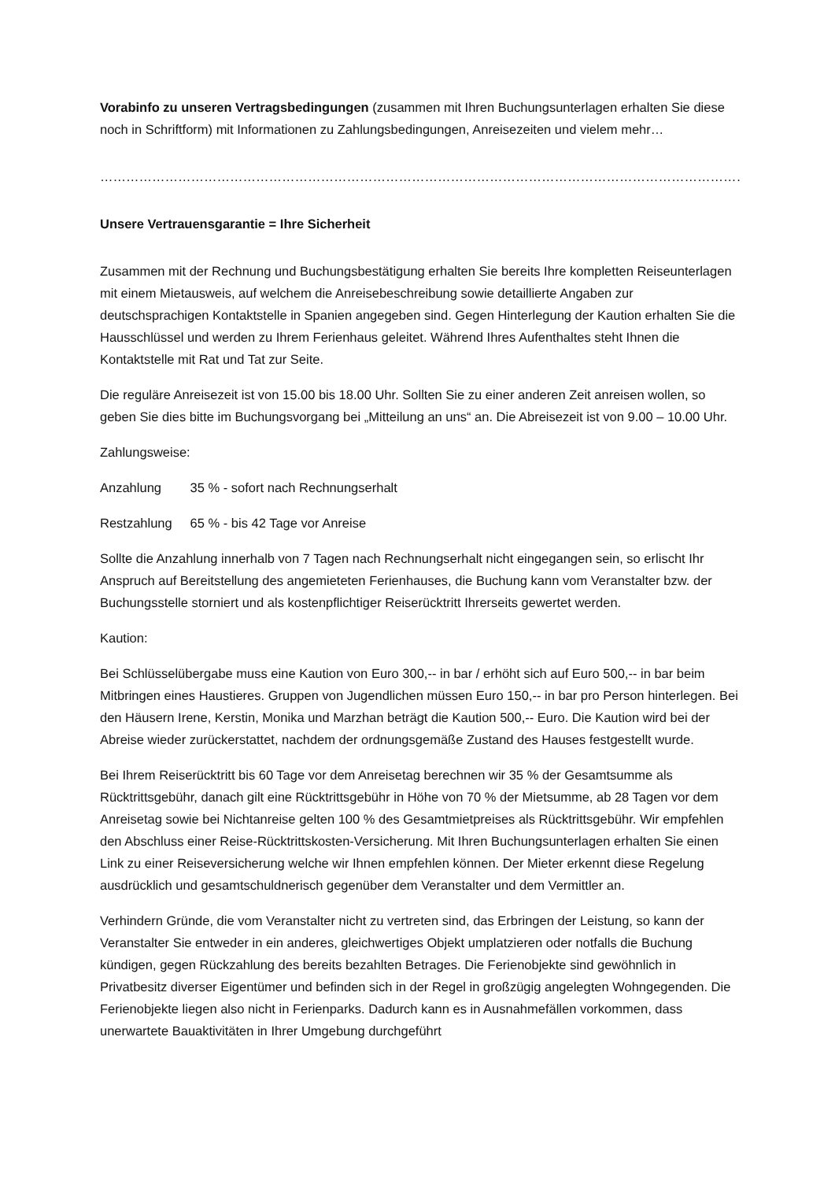Vorabinfo zu unseren Vertragsbedingungen (zusammen mit Ihren Buchungsunterlagen erhalten Sie diese noch in Schriftform) mit Informationen zu Zahlungsbedingungen, Anreisezeiten und vielem mehr…
…………………………………………………………………………………………………………………………………………………….
Unsere Vertrauensgarantie = Ihre Sicherheit
Zusammen mit der Rechnung und Buchungsbestätigung erhalten Sie bereits Ihre kompletten Reiseunterlagen mit einem Mietausweis, auf welchem die Anreisebeschreibung sowie detaillierte Angaben zur deutschsprachigen Kontaktstelle in Spanien angegeben sind. Gegen Hinterlegung der Kaution erhalten Sie die Hausschlüssel und werden zu Ihrem Ferienhaus geleitet. Während Ihres Aufenthaltes steht Ihnen die Kontaktstelle mit Rat und Tat zur Seite.
Die reguläre Anreisezeit ist von 15.00 bis 18.00 Uhr. Sollten Sie zu einer anderen Zeit anreisen wollen, so geben Sie dies bitte im Buchungsvorgang bei „Mitteilung an uns“ an. Die Abreisezeit ist von 9.00 – 10.00 Uhr.
Zahlungsweise:
Anzahlung 35 % - sofort nach Rechnungserhalt
Restzahlung 65 % - bis 42 Tage vor Anreise
Sollte die Anzahlung innerhalb von 7 Tagen nach Rechnungserhalt nicht eingegangen sein, so erlischt Ihr Anspruch auf Bereitstellung des angemieteten Ferienhauses, die Buchung kann vom Veranstalter bzw. der Buchungsstelle storniert und als kostenpflichtiger Reiserücktritt Ihrerseits gewertet werden.
Kaution:
Bei Schlüsselübergabe muss eine Kaution von Euro 300,-- in bar / erhöht sich auf Euro 500,-- in bar beim Mitbringen eines Haustieres. Gruppen von Jugendlichen müssen Euro 150,-- in bar pro Person hinterlegen. Bei den Häusern Irene, Kerstin, Monika und Marzhan beträgt die Kaution 500,-- Euro. Die Kaution wird bei der Abreise wieder zurückerstattet, nachdem der ordnungsgemäße Zustand des Hauses festgestellt wurde.
Bei Ihrem Reiserücktritt bis 60 Tage vor dem Anreisetag berechnen wir 35 % der Gesamtsumme als Rücktrittsgebühr, danach gilt eine Rücktrittsgebühr in Höhe von 70 % der Mietsumme, ab 28 Tagen vor dem Anreisetag sowie bei Nichtanreise gelten 100 % des Gesamtmietpreises als Rücktrittsgebühr. Wir empfehlen den Abschluss einer Reise-Rücktrittskosten-Versicherung. Mit Ihren Buchungsunterlagen erhalten Sie einen Link zu einer Reiseversicherung welche wir Ihnen empfehlen können. Der Mieter erkennt diese Regelung ausdrücklich und gesamtschuldnerisch gegenüber dem Veranstalter und dem Vermittler an.
Verhindern Gründe, die vom Veranstalter nicht zu vertreten sind, das Erbringen der Leistung, so kann der Veranstalter Sie entweder in ein anderes, gleichwertiges Objekt umplatzieren oder notfalls die Buchung kündigen, gegen Rückzahlung des bereits bezahlten Betrages. Die Ferienobjekte sind gewöhnlich in Privatbesitz diverser Eigentümer und befinden sich in der Regel in großzügig angelegten Wohngegenden. Die Ferienobjekte liegen also nicht in Ferienparks. Dadurch kann es in Ausnahmefällen vorkommen, dass unerwartete Bauaktivitäten in Ihrer Umgebung durchgeführt